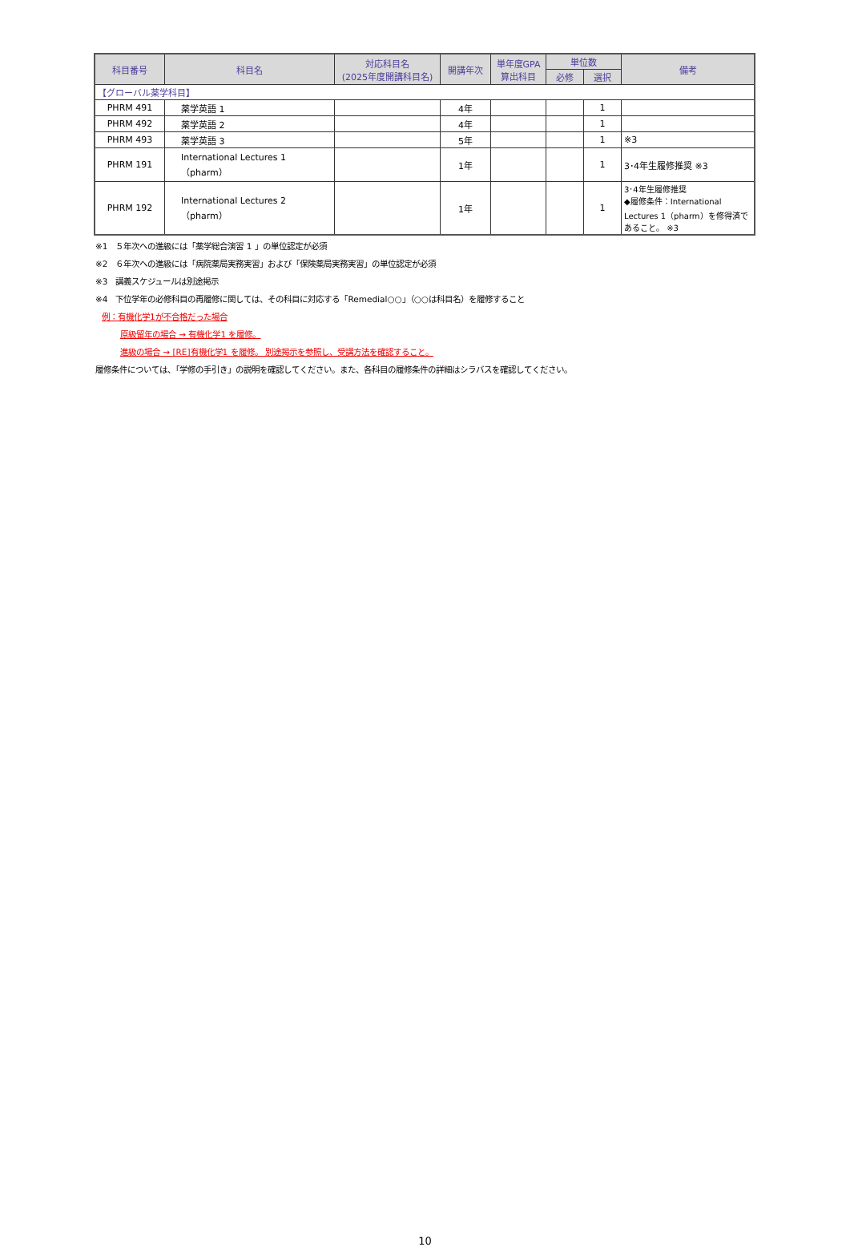| 科目番号 | 科目名 | 対応科目名 (2025年度開講科目名) | 開講年次 | 単年度GPA 算出科目 | 単位数 | | 備考 |
| --- | --- | --- | --- | --- | --- | --- | --- |
| | | | | | 必修 | 選択 | |
| 【グローバル薬学科目】 | | | | | | | |
| PHRM 491 | 薬学英語 1 | | 4年 | | | 1 | |
| PHRM 492 | 薬学英語 2 | | 4年 | | | 1 | |
| PHRM 493 | 薬学英語 3 | | 5年 | | | 1 | ※3 |
| PHRM 191 | International Lectures 1 （pharm） | | 1年 | | | 1 | 3･4年生履修推奨 ※3 |
| PHRM 192 | International Lectures 2 （pharm） | | 1年 | | | 1 | 3･4年生履修推奨 ◆履修条件：International Lectures 1（pharm）を修得済であること。 ※3 |
※1　５年次への進級には「薬学総合演習 1 」の単位認定が必須
※2　６年次への進級には「病院薬局実務実習」および「保険薬局実務実習」の単位認定が必須
※3　講義スケジュールは別途掲示
※4　下位学年の必修科目の再履修に関しては、その科目に対応する「Remedial○○」（○○は科目名）を履修すること
例：有機化学1が不合格だった場合
原級留年の場合 → 有機化学1 を履修。
進級の場合 → [RE]有機化学1 を履修。 別途掲示を参照し、受講方法を確認すること。
履修条件については、「学修の手引き」の説明を確認してください。また、各科目の履修条件の詳細はシラバスを確認してください。
10